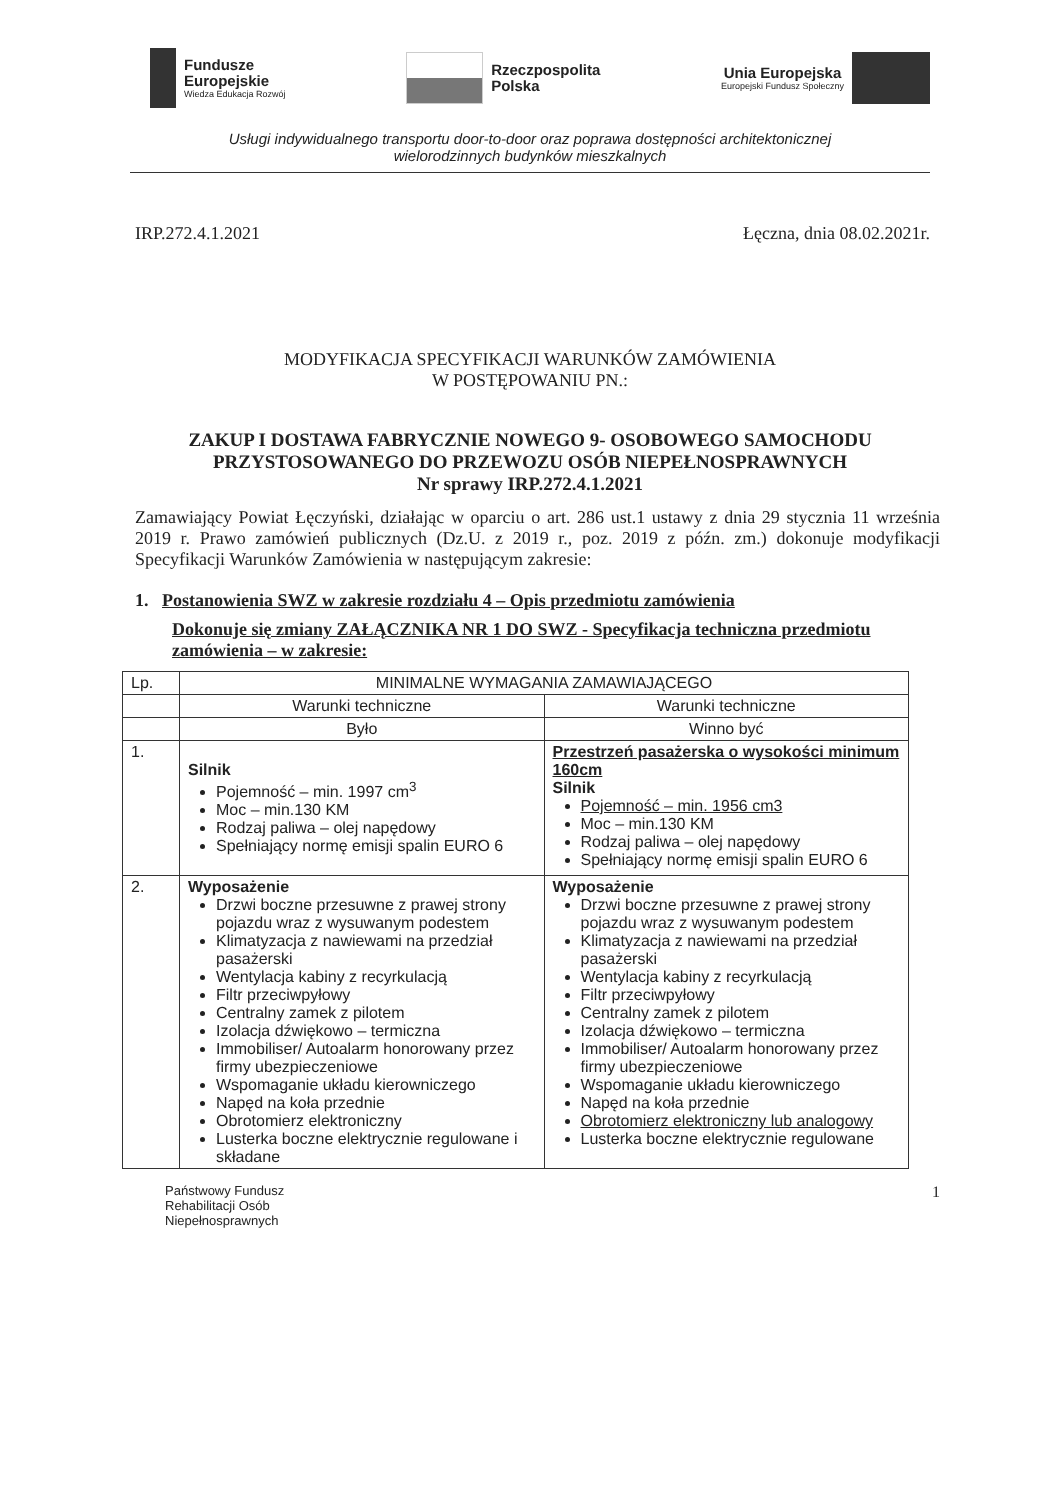Fundusze
Europejskie
Wiedza Edukacja Rozwój
Rzeczpospolita
Polska
Unia Europejska
Europejski Fundusz Społeczny
Usługi indywidualnego transportu door-to-door oraz poprawa dostępności architektonicznej
wielorodzinnych budynków mieszkalnych
IRP.272.4.1.2021 Łęczna, dnia 08.02.2021r.
MODYFIKACJA SPECYFIKACJI WARUNKÓW ZAMÓWIENIA
W POSTĘPOWANIU PN.:
ZAKUP I DOSTAWA FABRYCZNIE NOWEGO 9- OSOBOWEGO SAMOCHODU
PRZYSTOSOWANEGO DO PRZEWOZU OSÓB NIEPEŁNOSPRAWNYCH
Nr sprawy IRP.272.4.1.2021
Zamawiający Powiat Łęczyński, działając w oparciu o art. 286 ust.1 ustawy z dnia 29 stycznia 11 września 2019 r. Prawo zamówień publicznych (Dz.U. z 2019 r., poz. 2019 z późn. zm.) dokonuje modyfikacji Specyfikacji Warunków Zamówienia w następującym zakresie:
1. Postanowienia SWZ w zakresie rozdziału 4 – Opis przedmiotu zamówienia
Dokonuje się zmiany ZAŁĄCZNIKA NR 1 DO SWZ - Specyfikacja techniczna przedmiotu zamówienia – w zakresie:
| Lp. | MINIMALNE WYMAGANIA ZAMAWIAJĄCEGO | |
| | Warunki techniczne | Warunki techniczne |
| | Było | Winno być |
| 1. | Silnik Pojemność – min. 1997 cm<sup>3</sup> Moc – min.130 KM Rodzaj paliwa – olej napędowy Spełniający normę emisji spalin EURO 6 | Przestrzeń pasażerska o wysokości minimum 160cm Silnik Pojemność – min. 1956 cm3 Moc – min.130 KM Rodzaj paliwa – olej napędowy Spełniający normę emisji spalin EURO 6 |
| 2. | Wyposażenie Drzwi boczne przesuwne z prawej strony pojazdu wraz z wysuwanym podestem Klimatyzacja z nawiewami na przedział pasażerski Wentylacja kabiny z recyrkulacją Filtr przeciwpyłowy Centralny zamek z pilotem Izolacja dźwiękowo – termiczna Immobiliser/ Autoalarm honorowany przez firmy ubezpieczeniowe Wspomaganie układu kierowniczego Napęd na koła przednie Obrotomierz elektroniczny Lusterka boczne elektrycznie regulowane i składane | Wyposażenie Drzwi boczne przesuwne z prawej strony pojazdu wraz z wysuwanym podestem Klimatyzacja z nawiewami na przedział pasażerski Wentylacja kabiny z recyrkulacją Filtr przeciwpyłowy Centralny zamek z pilotem Izolacja dźwiękowo – termiczna Immobiliser/ Autoalarm honorowany przez firmy ubezpieczeniowe Wspomaganie układu kierowniczego Napęd na koła przednie Obrotomierz elektroniczny lub analogowy Lusterka boczne elektrycznie regulowane |
Państwowy Fundusz
Rehabilitacji Osób
Niepełnosprawnych
1